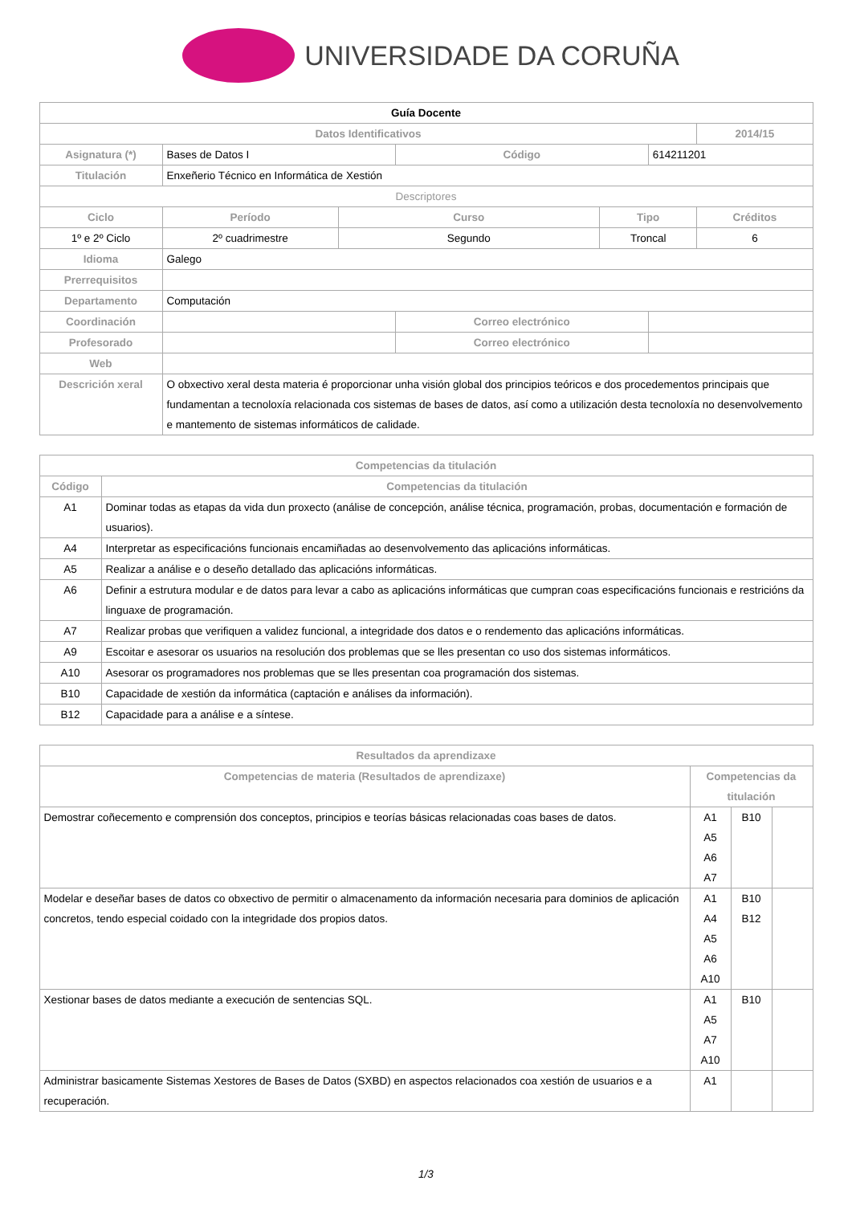UNIVERSIDADE DA CORUÑA
| Guía Docente | | | | | | | |
| Datos Identificativos | | | | | | | 2014/15 |
| Asignatura (*) | Bases de Datos I | | | Código | | 614211201 | |
| Titulación | Enxeñerio Técnico en Informática de Xestión | | | | | | |
| Descriptores | | | | | | | |
| Ciclo | | Período | Curso | | Tipo | | Créditos |
| 1º e 2º Ciclo | | 2º cuadrimestre | Segundo | | Troncal | | 6 |
| Idioma | Galego | | | | | | |
| Prerrequisitos | | | | | | | |
| Departamento | Computación | | | | | | |
| Coordinación | | | | Correo electrónico | | | |
| Profesorado | | | | Correo electrónico | | | |
| Web | | | | | | | |
| Descrición xeral | O obxectivo xeral desta materia é proporcionar unha visión global dos principios teóricos e dos procedementos principais que fundamentan a tecnoloxía relacionada cos sistemas de bases de datos, así como a utilización desta tecnoloxía no desenvolvemento e mantemento de sistemas informáticos de calidade. | | | | | | |
| Competencias da titulación | |
| --- | --- |
| Código | Competencias da titulación |
| A1 | Dominar todas as etapas da vida dun proxecto (análise de concepción, análise técnica, programación, probas, documentación e formación de usuarios). |
| A4 | Interpretar as especificacións funcionais encamiñadas ao desenvolvemento das aplicacións informáticas. |
| A5 | Realizar a análise e o deseño detallado das aplicacións informáticas. |
| A6 | Definir a estrutura modular e de datos para levar a cabo as aplicacións informáticas que cumpran coas especificacións funcionais e restricións da linguaxe de programación. |
| A7 | Realizar probas que verifiquen a validez funcional, a integridade dos datos e o rendemento das aplicacións informáticas. |
| A9 | Escoitar e asesorar os usuarios na resolución dos problemas que se lles presentan co uso dos sistemas informáticos. |
| A10 | Asesorar os programadores nos problemas que se lles presentan coa programación dos sistemas. |
| B10 | Capacidade de xestión da informática (captación e análises da información). |
| B12 | Capacidade para a análise e a síntese. |
| Resultados da aprendizaxe | | | |
| --- | --- | --- | --- |
| Competencias de materia (Resultados de aprendizaxe) | Competencias da titulación | | |
| Demostrar coñecemento e comprensión dos conceptos, principios e teorías básicas relacionadas coas bases de datos. | A1 A5 A6 A7 | B10 | |
| Modelar e deseñar bases de datos co obxectivo de permitir o almacenamento da información necesaria para dominios de aplicación concretos, tendo especial coidado con la integridade dos propios datos. | A1 A4 A5 A6 A10 | B10 B12 | |
| Xestionar bases de datos mediante a execución de sentencias SQL. | A1 A5 A7 A10 | B10 | |
| Administrar basicamente Sistemas Xestores de Bases de Datos (SXBD) en aspectos relacionados coa xestión de usuarios e a recuperación. | A1 | | |
1/3